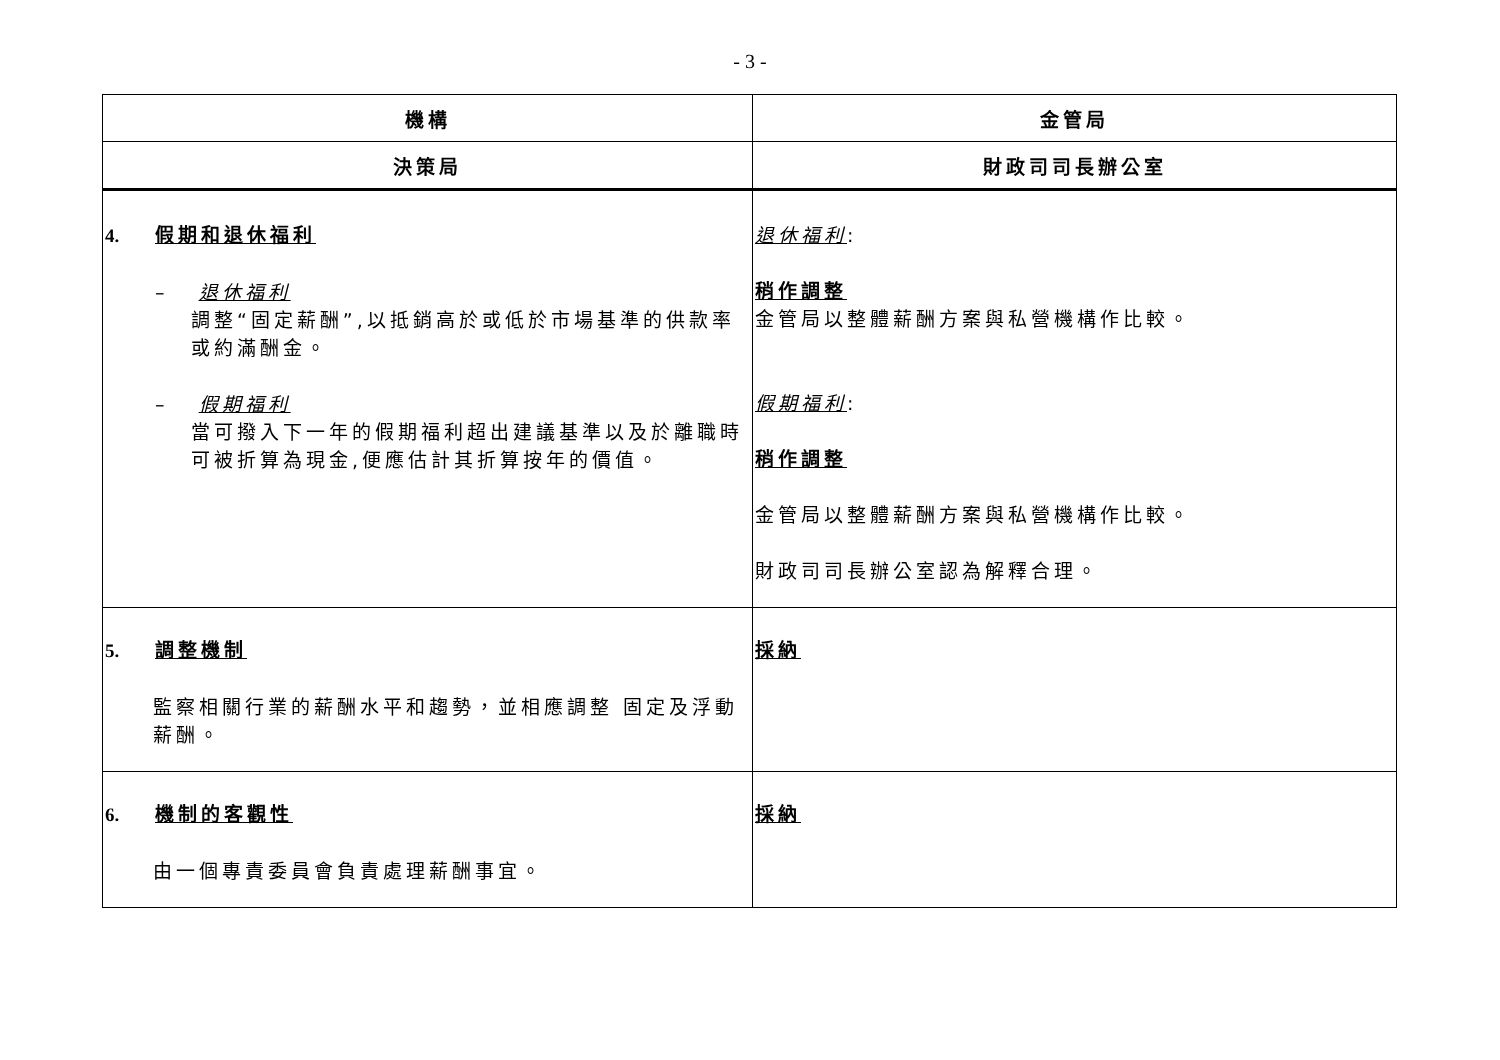- 3 -
| 機構 | 金管局 |
| --- | --- |
| 決策局 | 財政司司長辦公室 |
| 4. 假期和退休福利 – 退休福利 調整“固定薪酬”,以抵銷高於或低於市場基準的供款率或約滿酬金。 – 假期福利 當可撥入下一年的假期福利超出建議基準以及於離職時可被折算為現金,便應估計其折算按年的價值。 | 退休福利 : 稍作調整 金管局以整體薪酬方案與私營機構作比較。 假期福利 : 稍作調整 金管局以整體薪酬方案與私營機構作比較。 財政司司長辦公室認為解釋合理。 |
| 5. 調整機制 監察相關行業的薪酬水平和趨勢，並相應調整 固定及浮動薪酬。 | 採納 |
| 6. 機制的客觀性 由一個專責委員會負責處理薪酬事宜。 | 採納 |